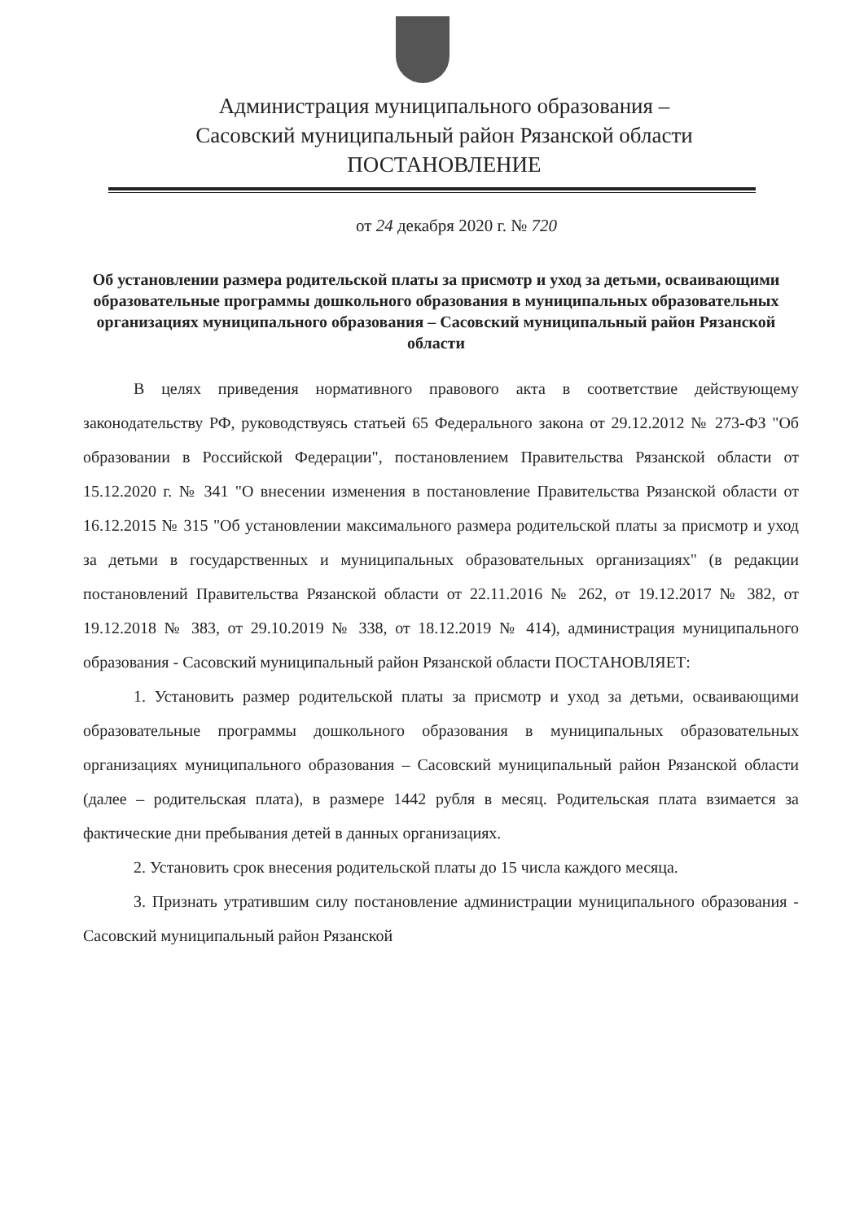Администрация муниципального образования –
Сасовский муниципальный район Рязанской области
ПОСТАНОВЛЕНИЕ
от 24 декабря 2020 г. № 720
Об установлении размера родительской платы за присмотр и уход за детьми, осваивающими образовательные программы дошкольного образования в муниципальных образовательных организациях муниципального образования – Сасовский муниципальный район Рязанской области
В целях приведения нормативного правового акта в соответствие действующему законодательству РФ, руководствуясь статьей 65 Федерального закона от 29.12.2012 № 273-ФЗ "Об образовании в Российской Федерации", постановлением Правительства Рязанской области от 15.12.2020 г. № 341 "О внесении изменения в постановление Правительства Рязанской области от 16.12.2015 № 315 "Об установлении максимального размера родительской платы за присмотр и уход за детьми в государственных и муниципальных образовательных организациях" (в редакции постановлений Правительства Рязанской области от 22.11.2016 № 262, от 19.12.2017 № 382, от 19.12.2018 № 383, от 29.10.2019 № 338, от 18.12.2019 № 414), администрация муниципального образования - Сасовский муниципальный район Рязанской области ПОСТАНОВЛЯЕТ:
1. Установить размер родительской платы за присмотр и уход за детьми, осваивающими образовательные программы дошкольного образования в муниципальных образовательных организациях муниципального образования – Сасовский муниципальный район Рязанской области (далее – родительская плата), в размере 1442 рубля в месяц. Родительская плата взимается за фактические дни пребывания детей в данных организациях.
2. Установить срок внесения родительской платы до 15 числа каждого месяца.
3. Признать утратившим силу постановление администрации муниципального образования - Сасовский муниципальный район Рязанской